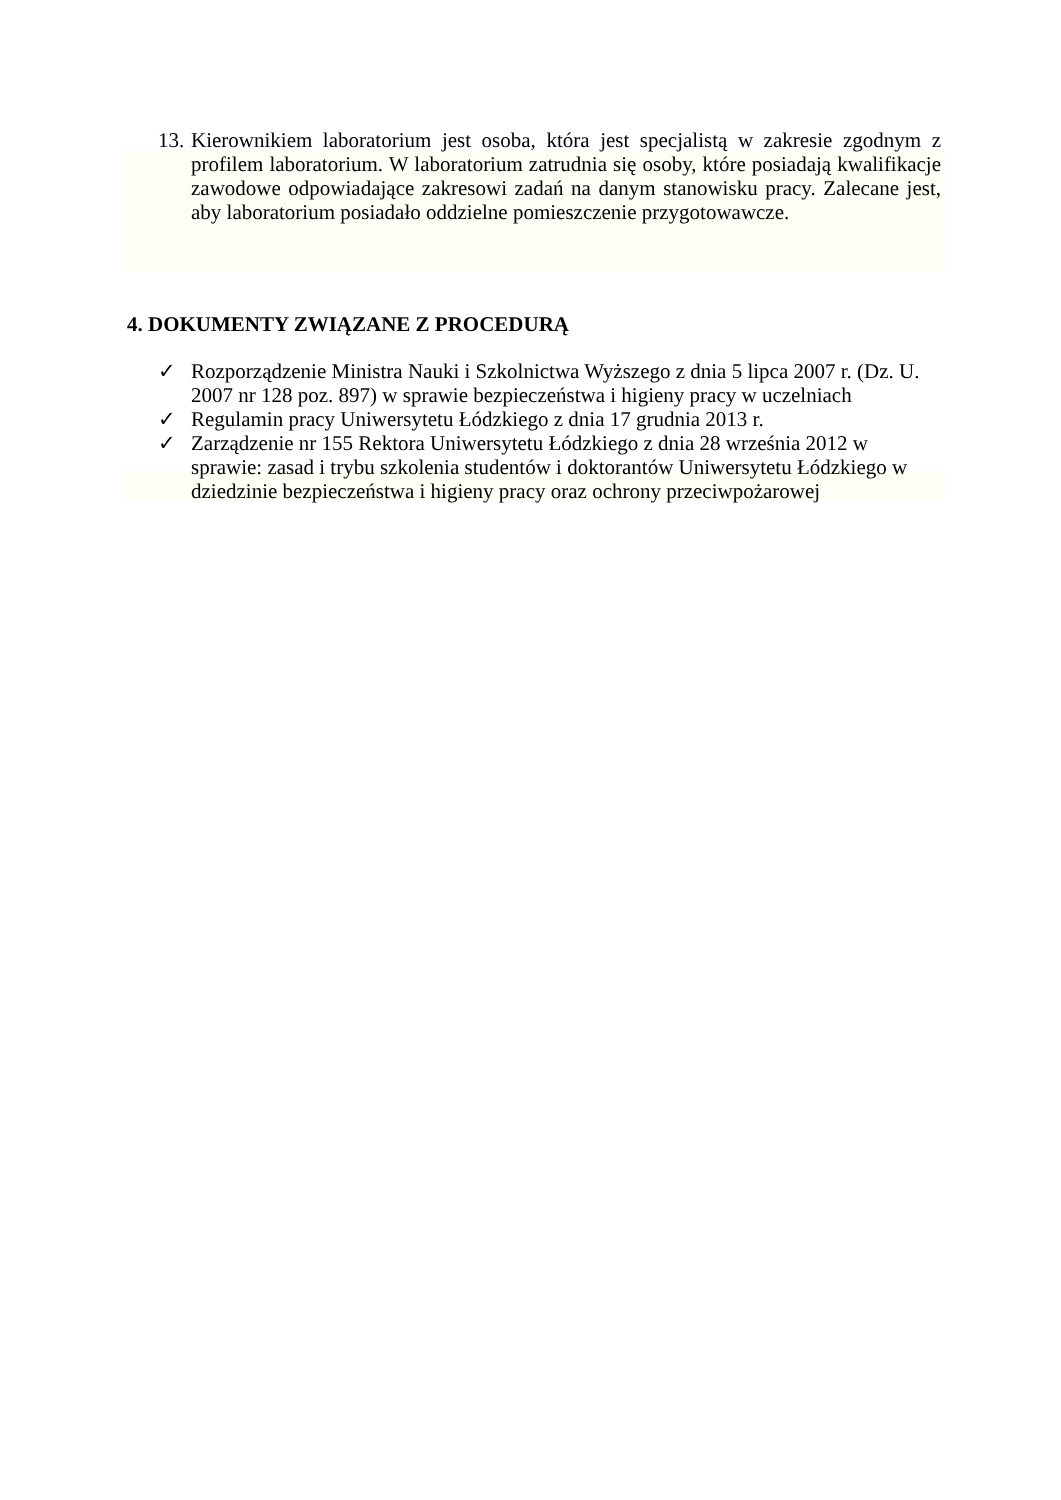13. Kierownikiem laboratorium jest osoba, która jest specjalistą w zakresie zgodnym z profilem laboratorium. W laboratorium zatrudnia się osoby, które posiadają kwalifikacje zawodowe odpowiadające zakresowi zadań na danym stanowisku pracy. Zalecane jest, aby laboratorium posiadało oddzielne pomieszczenie przygotowawcze.
4. DOKUMENTY ZWIĄZANE Z PROCEDURĄ
✓ Rozporządzenie Ministra Nauki i Szkolnictwa Wyższego z dnia 5 lipca 2007 r. (Dz. U. 2007 nr 128 poz. 897) w sprawie bezpieczeństwa i higieny pracy w uczelniach
✓ Regulamin pracy Uniwersytetu Łódzkiego z dnia 17 grudnia 2013 r.
✓ Zarządzenie nr 155 Rektora Uniwersytetu Łódzkiego z dnia 28 września 2012 w sprawie: zasad i trybu szkolenia studentów i doktorantów Uniwersytetu Łódzkiego w dziedzinie bezpieczeństwa i higieny pracy oraz ochrony przeciwpożarowej